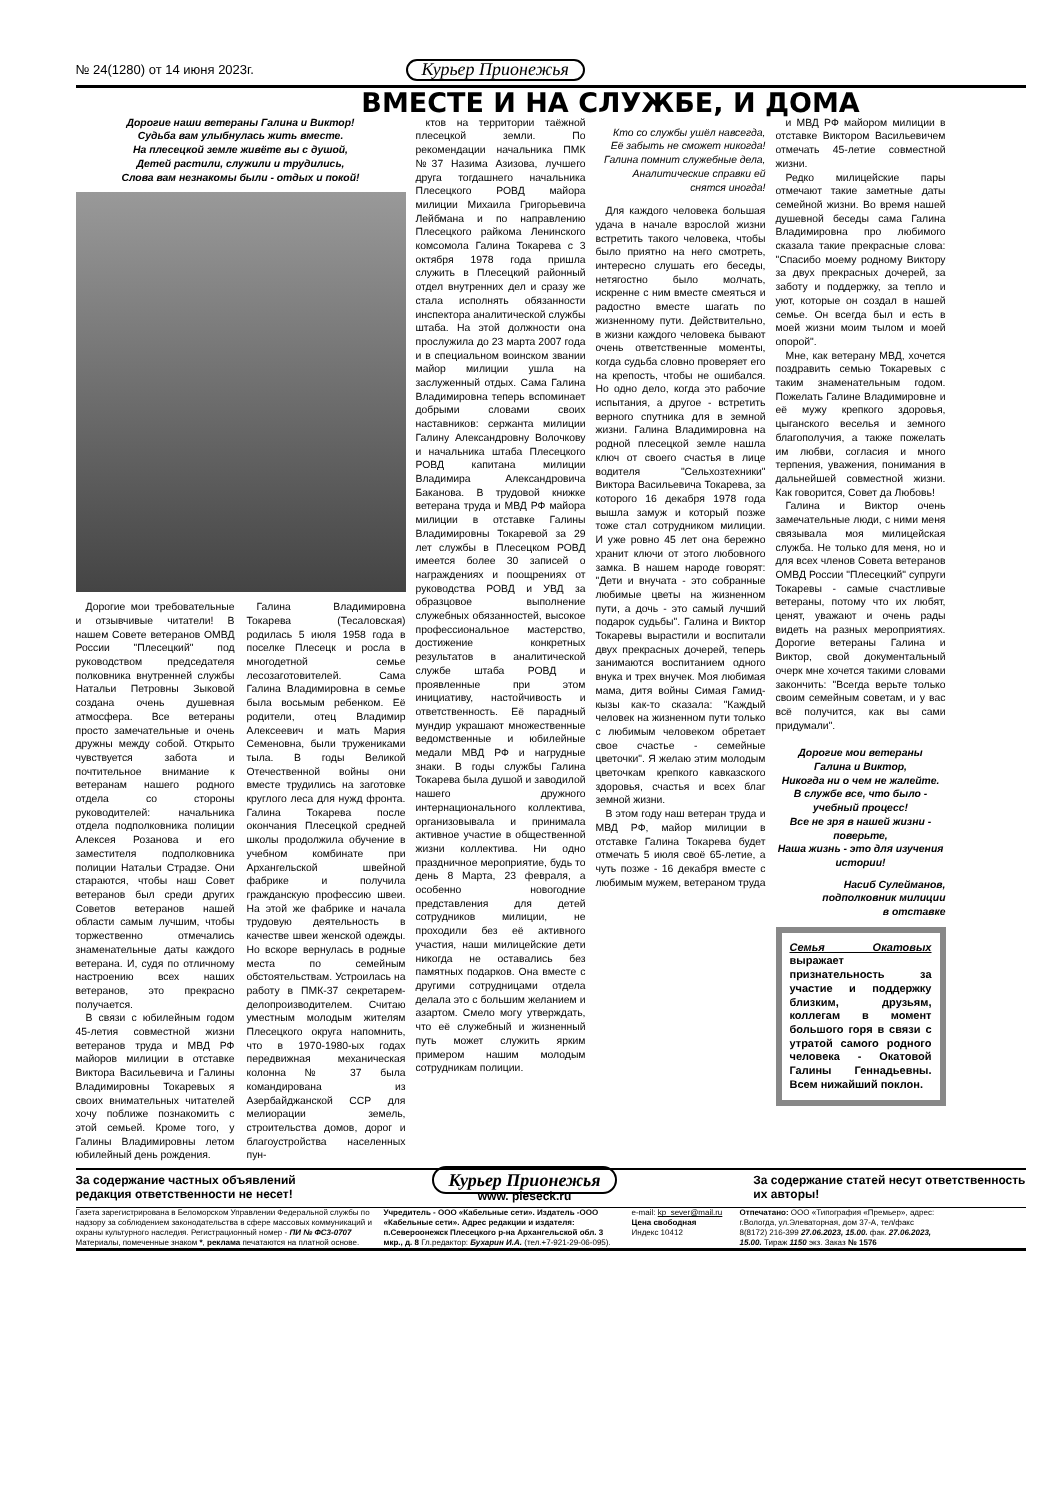№ 24(1280) от 14 июня 2023г. Курьер Прионежья
ВМЕСТЕ И НА СЛУЖБЕ, И ДОМА
Дорогие наши ветераны Галина и Виктор!
Судьба вам улыбнулась жить вместе.
На плесецкой земле живёте вы с душой,
Детей растили, служили и трудились,
Слова вам незнакомы были - отдых и покой!
Дорогие мои требовательные и отзывчивые читатели! В нашем Совете ветеранов ОМВД России "Плесецкий" под руководством председателя полковника внутренней службы Натальи Петровны Зыковой создана очень душевная атмосфера. Все ветераны просто замечательные и очень дружны между собой. Открыто чувствуется забота и почтительное внимание к ветеранам нашего родного отдела со стороны руководителей: начальника отдела подполковника полиции Алексея Розанова и его заместителя подполковника полиции Натальи Страдзе. Они стараются, чтобы наш Совет ветеранов был среди других Советов ветеранов нашей области самым лучшим, чтобы торжественно отмечались знаменательные даты каждого ветерана. И, судя по отличному настроению всех наших ветеранов, это прекрасно получается.
В связи с юбилейным годом 45-летия совместной жизни ветеранов труда и МВД РФ майоров милиции в отставке Виктора Васильевича и Галины Владимировны Токаревых я своих внимательных читателей хочу поближе познакомить с этой семьей. Кроме того, у Галины Владимировны летом юбилейный день рождения.
Галина Владимировна Токарева (Тесаловская) родилась 5 июля 1958 года в поселке Плесецк и росла в многодетной семье лесозаготовителей. Сама Галина Владимировна в семье была восьмым ребенком. Её родители, отец Владимир Алексеевич и мать Мария Семеновна, были тружениками тыла. В годы Великой Отечественной войны они вместе трудились на заготовке круглого леса для нужд фронта. Галина Токарева после окончания Плесецкой средней школы продолжила обучение в учебном комбинате при Архангельской швейной фабрике и получила гражданскую профессию швеи. На этой же фабрике и начала трудовую деятельность в качестве швеи женской одежды. Но вскоре вернулась в родные места по семейным обстоятельствам. Устроилась на работу в ПМК-37 секретарем-делопроизводителем. Считаю уместным молодым жителям Плесецкого округа напомнить, что в 1970-1980-ых годах передвижная механическая колонна № 37 была командирована из Азербайджанской ССР для мелиорации земель, строительства домов, дорог и благоустройства населенных пун-
ктов на территории таёжной плесецкой земли. По рекомендации начальника ПМК №37 Назима Азизова, лучшего друга тогдашнего начальника Плесецкого РОВД майора милиции Михаила Григорьевича Лейбмана и по направлению Плесецкого райкома Ленинского комсомола Галина Токарева с 3 октября 1978 года пришла служить в Плесецкий районный отдел внутренних дел и сразу же стала исполнять обязанности инспектора аналитической службы штаба. На этой должности она прослужила до 23 марта 2007 года и в специальном воинском звании майор милиции ушла на заслуженный отдых. Сама Галина Владимировна теперь вспоминает добрыми словами своих наставников: сержанта милиции Галину Александровну Волочкову и начальника штаба Плесецкого РОВД капитана милиции Владимира Александровича Баканова. В трудовой книжке ветерана труда и МВД РФ майора милиции в отставке Галины Владимировны Токаревой за 29 лет службы в Плесецком РОВД имеется более 30 записей о награждениях и поощрениях от руководства РОВД и УВД за образцовое выполнение служебных обязанностей, высокое профессиональное мастерство, достижение конкретных результатов в аналитической службе штаба РОВД и проявленные при этом инициативу, настойчивость и ответственность. Её парадный мундир украшают множественные ведомственные и юбилейные медали МВД РФ и нагрудные знаки. В годы службы Галина Токарева была душой и заводилой нашего дружного интернационального коллектива, организовывала и принимала активное участие в общественной жизни коллектива. Ни одно праздничное мероприятие, будь то день 8 Марта, 23 февраля, а особенно новогодние представления для детей сотрудников милиции, не проходили без её активного участия, наши милицейские дети никогда не оставались без памятных подарков. Она вместе с другими сотрудницами отдела делала это с большим желанием и азартом. Смело могу утверждать, что её служебный и жизненный путь может служить ярким примером нашим молодым сотрудникам полиции.
Кто со службы ушёл навсегда,
Её забыть не сможет никогда!
Галина помнит служебные дела,
Аналитические справки ей снятся иногда!
Для каждого человека большая удача в начале взрослой жизни встретить такого человека, чтобы было приятно на него смотреть, интересно слушать его беседы, нетягостно было молчать, искренне с ним вместе смеяться и радостно вместе шагать по жизненному пути. Действительно, в жизни каждого человека бывают очень ответственные моменты, когда судьба словно проверяет его на крепость, чтобы не ошибался. Но одно дело, когда это рабочие испытания, а другое - встретить верного спутника для в земной жизни. Галина Владимировна на родной плесецкой земле нашла ключ от своего счастья в лице водителя "Сельхозтехники" Виктора Васильевича Токарева, за которого 16 декабря 1978 года вышла замуж и который позже тоже стал сотрудником милиции. И уже ровно 45 лет она бережно хранит ключи от этого любовного замка. В нашем народе говорят: "Дети и внучата - это собранные любимые цветы на жизненном пути, а дочь - это самый лучший подарок судьбы". Галина и Виктор Токаревы вырастили и воспитали двух прекрасных дочерей, теперь занимаются воспитанием одного внука и трех внучек. Моя любимая мама, дитя войны Симая Гамид-кызы как-то сказала: "Каждый человек на жизненном пути только с любимым человеком обретает свое счастье - семейные цветочки". Я желаю этим молодым цветочкам крепкого кавказского здоровья, счастья и всех благ земной жизни.
В этом году наш ветеран труда и МВД РФ, майор милиции в отставке Галина Токарева будет отмечать 5 июля своё 65-летие, а чуть позже - 16 декабря вместе с любимым мужем, ветераном труда
и МВД РФ майором милиции в отставке Виктором Васильевичем отмечать 45-летие совместной жизни.
Редко милицейские пары отмечают такие заметные даты семейной жизни. Во время нашей душевной беседы сама Галина Владимировна про любимого сказала такие прекрасные слова: "Спасибо моему родному Виктору за двух прекрасных дочерей, за заботу и поддержку, за тепло и уют, которые он создал в нашей семье. Он всегда был и есть в моей жизни моим тылом и моей опорой".
Мне, как ветерану МВД, хочется поздравить семью Токаревых с таким знаменательным годом. Пожелать Галине Владимировне и её мужу крепкого здоровья, цыганского веселья и земного благополучия, а также пожелать им любви, согласия и много терпения, уважения, понимания в дальнейшей совместной жизни. Как говорится, Совет да Любовь!
Галина и Виктор очень замечательные люди, с ними меня связывала моя милицейская служба. Не только для меня, но и для всех членов Совета ветеранов ОМВД России "Плесецкий" супруги Токаревы - самые счастливые ветераны, потому что их любят, ценят, уважают и очень рады видеть на разных мероприятиях. Дорогие ветераны Галина и Виктор, свой документальный очерк мне хочется такими словами закончить: "Всегда верьте только своим семейным советам, и у вас всё получится, как вы сами придумали".
Дорогие мои ветераны
Галина и Виктор,
Никогда ни о чем не жалейте.
В службе все, что было - учебный процесс!
Все не зря в нашей жизни - поверьте,
Наша жизнь - это для изучения истории!
Насиб Сулейманов,
подполковник милиции
в отставке
Семья Окатовых выражает признательность за участие и поддержку близким, друзьям, коллегам в момент большого горя в связи с утратой самого родного человека - Окатовой Галины Геннадьевны. Всем нижайший поклон.
За содержание частных объявлений
редакция ответственности не несет! Курьер Прионежья
www. pleseck.ru За содержание статей несут ответственность
их авторы!
Газета зарегистрирована в Беломорском Управлении Федеральной службы по надзору за соблюдением законодательства в сфере массовых коммуникаций и охраны культурного наследия. Регистрационный номер - ПИ № ФС3-0707
Материалы, помеченные знаком *, реклама печатаются на платной основе.
Учредитель - ООО «Кабельные сети». Издатель -ООО «Кабельные сети». Адрес редакции и издателя: п.Североонежск Плесецкого р-на Архангельской обл. 3 мкр., д. 8 Гл.редактор: Бухарин И.А. (тел.+7-921-29-06-095).
e-mail: kp_sever@mail.ru
Цена свободная
Индекс 10412
Отпечатано: ООО «Типография «Премьер», адрес: г.Вологда, ул.Элеваторная, дом 37-А, тел/факс 8(8172) 216-399 27.06.2023, 15.00. фак. 27.06.2023, 15.00. Тираж 1150 экз. Заказ № 1576